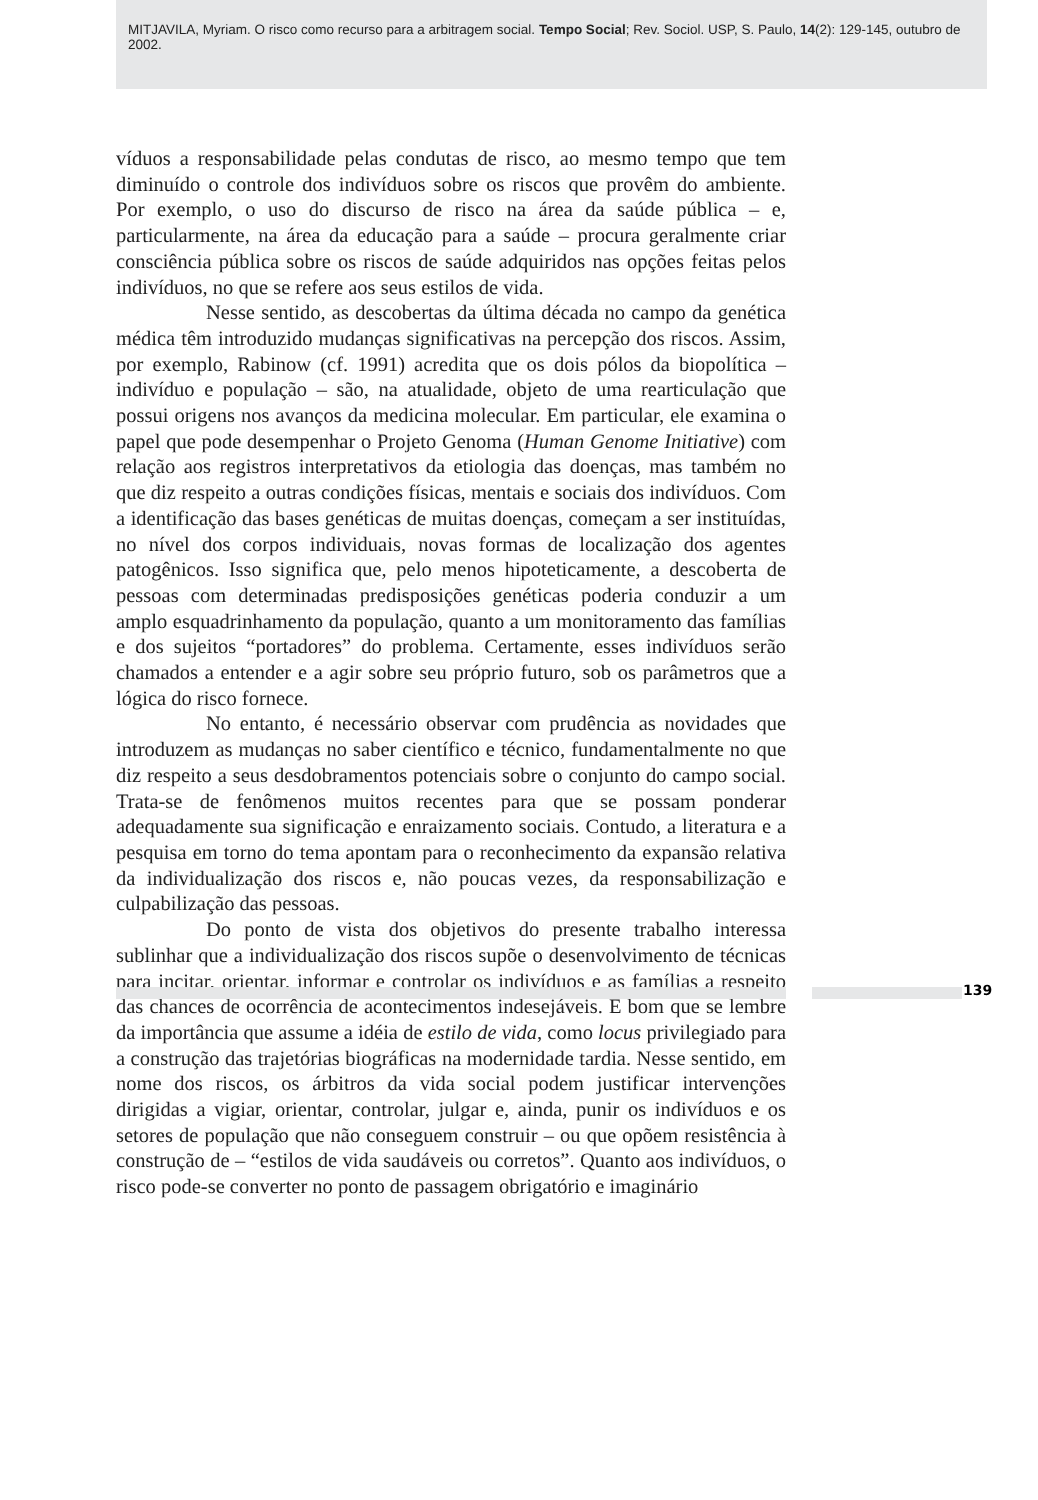MITJAVILA, Myriam. O risco como recurso para a arbitragem social. Tempo Social; Rev. Sociol. USP, S. Paulo, 14(2): 129-145, outubro de 2002.
víduos a responsabilidade pelas condutas de risco, ao mesmo tempo que tem diminuído o controle dos indivíduos sobre os riscos que provêm do ambiente. Por exemplo, o uso do discurso de risco na área da saúde pública – e, particularmente, na área da educação para a saúde – procura geralmente criar consciência pública sobre os riscos de saúde adquiridos nas opções feitas pelos indivíduos, no que se refere aos seus estilos de vida.
Nesse sentido, as descobertas da última década no campo da genética médica têm introduzido mudanças significativas na percepção dos riscos. Assim, por exemplo, Rabinow (cf. 1991) acredita que os dois pólos da biopolítica – indivíduo e população – são, na atualidade, objeto de uma rearticulação que possui origens nos avanços da medicina molecular. Em particular, ele examina o papel que pode desempenhar o Projeto Genoma (Human Genome Initiative) com relação aos registros interpretativos da etiologia das doenças, mas também no que diz respeito a outras condições físicas, mentais e sociais dos indivíduos. Com a identificação das bases genéticas de muitas doenças, começam a ser instituídas, no nível dos corpos individuais, novas formas de localização dos agentes patogênicos. Isso significa que, pelo menos hipoteticamente, a descoberta de pessoas com determinadas predisposições genéticas poderia conduzir a um amplo esquadrinhamento da população, quanto a um monitoramento das famílias e dos sujeitos “portadores” do problema. Certamente, esses indivíduos serão chamados a entender e a agir sobre seu próprio futuro, sob os parâmetros que a lógica do risco fornece.
No entanto, é necessário observar com prudência as novidades que introduzem as mudanças no saber científico e técnico, fundamentalmente no que diz respeito a seus desdobramentos potenciais sobre o conjunto do campo social. Trata-se de fenômenos muitos recentes para que se possam ponderar adequadamente sua significação e enraizamento sociais. Contudo, a literatura e a pesquisa em torno do tema apontam para o reconhecimento da expansão relativa da individualização dos riscos e, não poucas vezes, da responsabilização e culpabilização das pessoas.
Do ponto de vista dos objetivos do presente trabalho interessa sublinhar que a individualização dos riscos supõe o desenvolvimento de técnicas para incitar, orientar, informar e controlar os indivíduos e as famílias a respeito das chances de ocorrência de acontecimentos indesejáveis. É bom que se lembre da importância que assume a idéia de estilo de vida, como locus privilegiado para a construção das trajetórias biográficas na modernidade tardia. Nesse sentido, em nome dos riscos, os árbitros da vida social podem justificar intervenções dirigidas a vigiar, orientar, controlar, julgar e, ainda, punir os indivíduos e os setores de população que não conseguem construir – ou que opõem resistência à construção de – “estilos de vida saudáveis ou corretos”. Quanto aos indivíduos, o risco pode-se converter no ponto de passagem obrigatório e imaginário
139